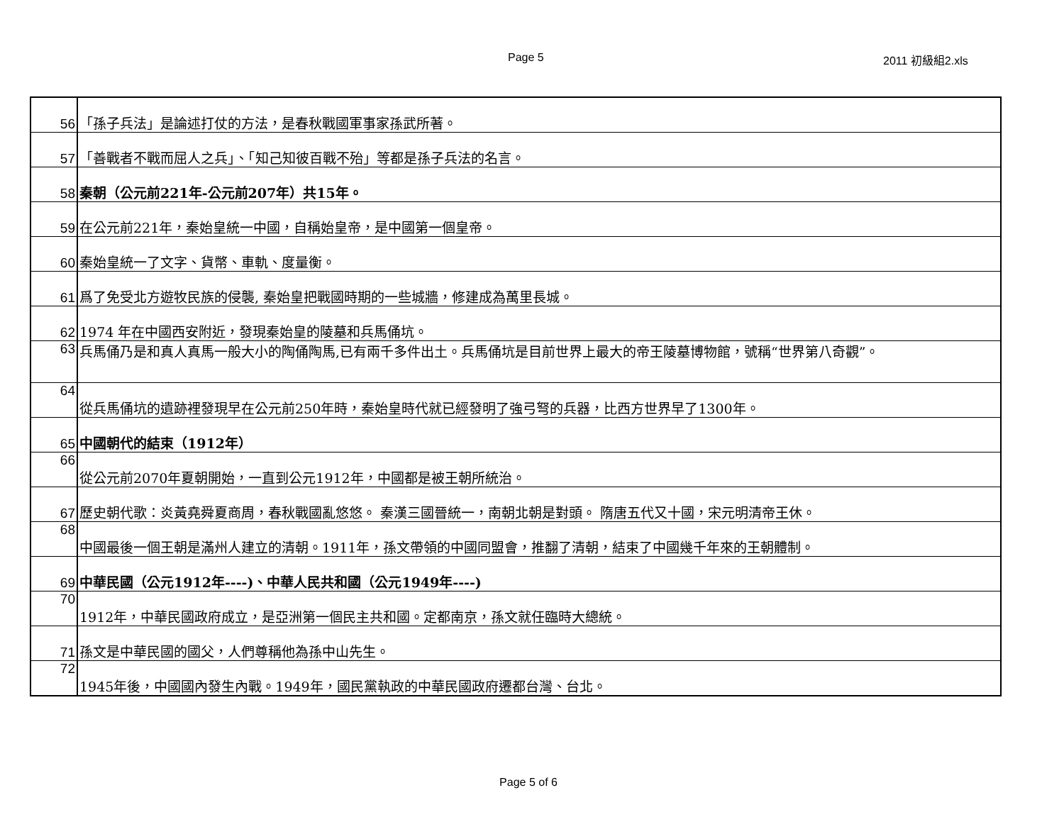Page 5 2011 初級組2.xls
| 56 | 「孫子兵法」是論述打仗的方法，是春秋戰國軍事家孫武所著。 |
| 57 | 「善戰者不戰而屈人之兵」、「知己知彼百戰不殆」等都是孫子兵法的名言。 |
| 58 | 秦朝（公元前221年-公元前207年）共15年。 |
| 59 | 在公元前221年，秦始皇統一中國，自稱始皇帝，是中國第一個皇帝。 |
| 60 | 秦始皇統一了文字、貨幣、車軌、度量衡。 |
| 61 | 爲了免受北方遊牧民族的侵襲, 秦始皇把戰國時期的一些城牆，修建成為萬里長城。 |
| 62 | 1974 年在中國西安附近，發現秦始皇的陵墓和兵馬俑坑。 |
| 63 | 兵馬俑乃是和真人真馬一般大小的陶俑陶馬,已有兩千多件出土。兵馬俑坑是目前世界上最大的帝王陵墓博物館，號稱“世界第八奇觀”。 |
| 64 | 從兵馬俑坑的遺跡裡發現早在公元前250年時，秦始皇時代就已經發明了強弓弩的兵器，比西方世界早了1300年。 |
| 65 | 中國朝代的結束（1912年） |
| 66 | 從公元前2070年夏朝開始，一直到公元1912年，中國都是被王朝所統治。 |
| 67 | 歷史朝代歌：炎黃堯舜夏商周，春秋戰國亂悠悠。 秦漢三國晉統一，南朝北朝是對頭。 隋唐五代又十國，宋元明清帝王休。 |
| 68 | 中國最後一個王朝是滿州人建立的清朝。1911年，孫文帶領的中國同盟會，推翻了清朝，結束了中國幾千年來的王朝體制。 |
| 69 | 中華民國（公元1912年----)、中華人民共和國（公元1949年----) |
| 70 | 1912年，中華民國政府成立，是亞洲第一個民主共和國。定都南京，孫文就任臨時大總統。 |
| 71 | 孫文是中華民國的國父，人們尊稱他為孫中山先生。 |
| 72 | 1945年後，中國國內發生內戰。1949年，國民黨執政的中華民國政府遷都台灣、台北。 |
Page 5 of 6